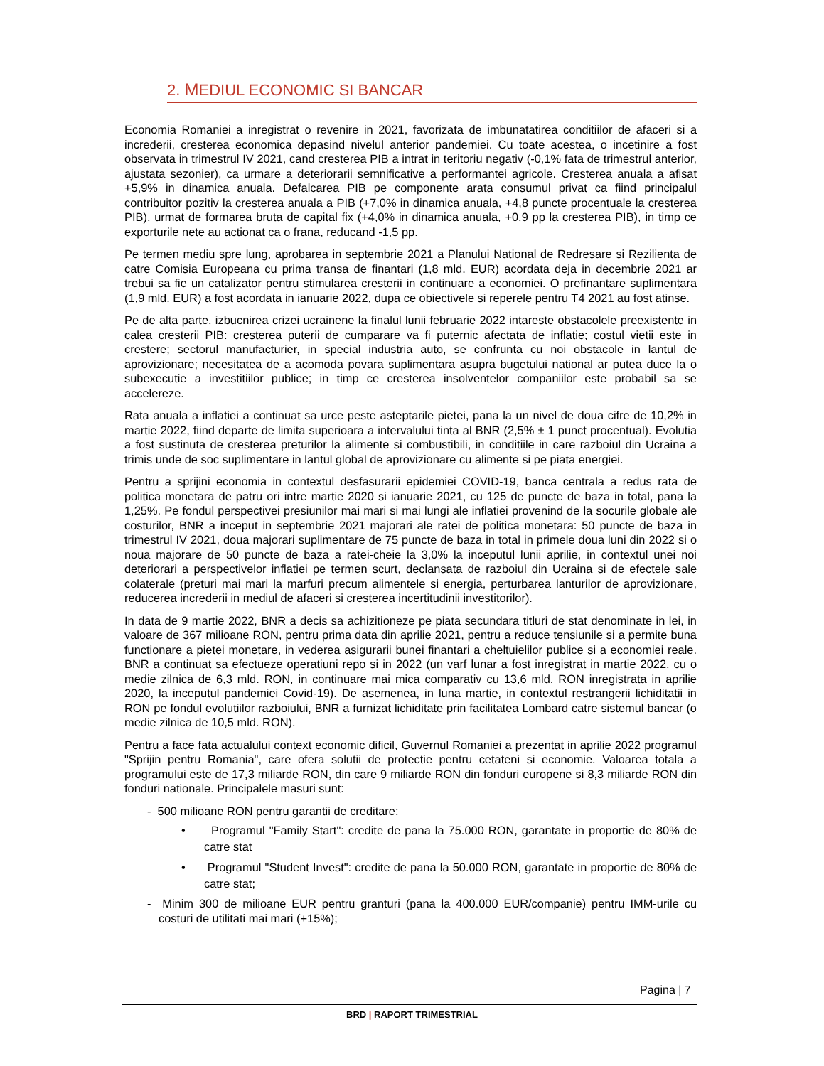2. MEDIUL ECONOMIC SI BANCAR
Economia Romaniei a inregistrat o revenire in 2021, favorizata de imbunatatirea conditiilor de afaceri si a increderii, cresterea economica depasind nivelul anterior pandemiei. Cu toate acestea, o incetinire a fost observata in trimestrul IV 2021, cand cresterea PIB a intrat in teritoriu negativ (-0,1% fata de trimestrul anterior, ajustata sezonier), ca urmare a deteriorarii semnificative a performantei agricole. Cresterea anuala a afisat +5,9% in dinamica anuala. Defalcarea PIB pe componente arata consumul privat ca fiind principalul contribuitor pozitiv la cresterea anuala a PIB (+7,0% in dinamica anuala, +4,8 puncte procentuale la cresterea PIB), urmat de formarea bruta de capital fix (+4,0% in dinamica anuala, +0,9 pp la cresterea PIB), in timp ce exporturile nete au actionat ca o frana, reducand -1,5 pp.
Pe termen mediu spre lung, aprobarea in septembrie 2021 a Planului National de Redresare si Rezilienta de catre Comisia Europeana cu prima transa de finantari (1,8 mld. EUR) acordata deja in decembrie 2021 ar trebui sa fie un catalizator pentru stimularea cresterii in continuare a economiei. O prefinantare suplimentara (1,9 mld. EUR) a fost acordata in ianuarie 2022, dupa ce obiectivele si reperele pentru T4 2021 au fost atinse.
Pe de alta parte, izbucnirea crizei ucrainene la finalul lunii februarie 2022 intareste obstacolele preexistente in calea cresterii PIB: cresterea puterii de cumparare va fi puternic afectata de inflatie; costul vietii este in crestere; sectorul manufacturier, in special industria auto, se confrunta cu noi obstacole in lantul de aprovizionare; necesitatea de a acomoda povara suplimentara asupra bugetului national ar putea duce la o subexecutie a investitiilor publice; in timp ce cresterea insolventelor companiilor este probabil sa se accelereze.
Rata anuala a inflatiei a continuat sa urce peste asteptarile pietei, pana la un nivel de doua cifre de 10,2% in martie 2022, fiind departe de limita superioara a intervalului tinta al BNR (2,5% ± 1 punct procentual). Evolutia a fost sustinuta de cresterea preturilor la alimente si combustibili, in conditiile in care razboiul din Ucraina a trimis unde de soc suplimentare in lantul global de aprovizionare cu alimente si pe piata energiei.
Pentru a sprijini economia in contextul desfasurarii epidemiei COVID-19, banca centrala a redus rata de politica monetara de patru ori intre martie 2020 si ianuarie 2021, cu 125 de puncte de baza in total, pana la 1,25%. Pe fondul perspectivei presiunilor mai mari si mai lungi ale inflatiei provenind de la socurile globale ale costurilor, BNR a inceput in septembrie 2021 majorari ale ratei de politica monetara: 50 puncte de baza in trimestrul IV 2021, doua majorari suplimentare de 75 puncte de baza in total in primele doua luni din 2022 si o noua majorare de 50 puncte de baza a ratei-cheie la 3,0% la inceputul lunii aprilie, in contextul unei noi deteriorari a perspectivelor inflatiei pe termen scurt, declansata de razboiul din Ucraina si de efectele sale colaterale (preturi mai mari la marfuri precum alimentele si energia, perturbarea lanturilor de aprovizionare, reducerea increderii in mediul de afaceri si cresterea incertitudinii investitorilor).
In data de 9 martie 2022, BNR a decis sa achizitioneze pe piata secundara titluri de stat denominate in lei, in valoare de 367 milioane RON, pentru prima data din aprilie 2021, pentru a reduce tensiunile si a permite buna functionare a pietei monetare, in vederea asigurarii bunei finantari a cheltuielilor publice si a economiei reale. BNR a continuat sa efectueze operatiuni repo si in 2022 (un varf lunar a fost inregistrat in martie 2022, cu o medie zilnica de 6,3 mld. RON, in continuare mai mica comparativ cu 13,6 mld. RON inregistrata in aprilie 2020, la inceputul pandemiei Covid-19). De asemenea, in luna martie, in contextul restrangerii lichiditatii in RON pe fondul evolutiilor razboiului, BNR a furnizat lichiditate prin facilitatea Lombard catre sistemul bancar (o medie zilnica de 10,5 mld. RON).
Pentru a face fata actualului context economic dificil, Guvernul Romaniei a prezentat in aprilie 2022 programul "Sprijin pentru Romania", care ofera solutii de protectie pentru cetateni si economie. Valoarea totala a programului este de 17,3 miliarde RON, din care 9 miliarde RON din fonduri europene si 8,3 miliarde RON din fonduri nationale. Principalele masuri sunt:
- 500 milioane RON pentru garantii de creditare:
• Programul "Family Start": credite de pana la 75.000 RON, garantate in proportie de 80% de catre stat
• Programul "Student Invest": credite de pana la 50.000 RON, garantate in proportie de 80% de catre stat;
- Minim 300 de milioane EUR pentru granturi (pana la 400.000 EUR/companie) pentru IMM-urile cu costuri de utilitati mai mari (+15%);
Pagina | 7
BRD | RAPORT TRIMESTRIAL